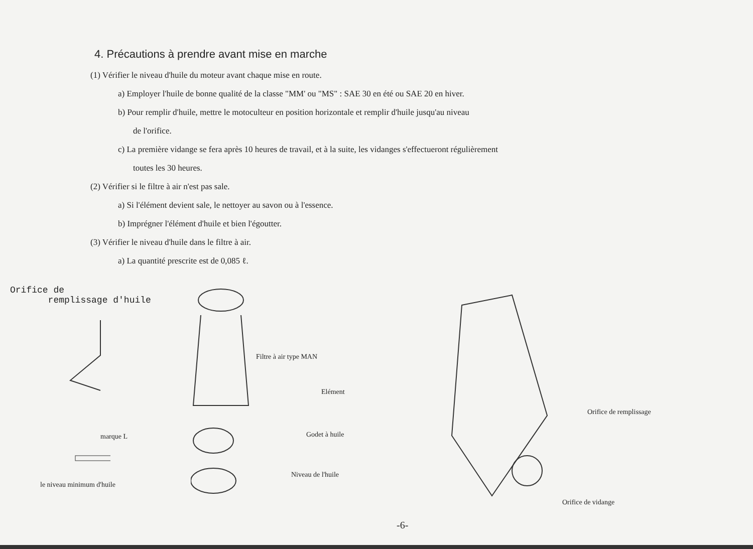4. Précautions à prendre avant mise en marche
(1) Vérifier le niveau d'huile du moteur avant chaque mise en route.
a) Employer l'huile de bonne qualité de la classe "MM' ou "MS" : SAE 30 en été ou SAE 20 en hiver.
b) Pour remplir d'huile, mettre le motoculteur en position horizontale et remplir d'huile jusqu'au niveau
de l'orifice.
c) La première vidange se fera après 10 heures de travail, et à la suite, les vidanges s'effectueront régulièrement
toutes les 30 heures.
(2) Vérifier si le filtre à air n'est pas sale.
a) Si l'élément devient sale, le nettoyer au savon ou à l'essence.
b) Imprégner l'élément d'huile et bien l'égoutter.
(3) Vérifier le niveau d'huile dans le filtre à air.
a) La quantité prescrite est de 0,085 ℓ.
Orifice de
remplissage d'huile
marque L
le niveau minimum d'huile
Filtre à air type MAN
Elément
Godet à huile
Niveau de l'huile
Orifice de remplissage
Orifice de vidange
-6-